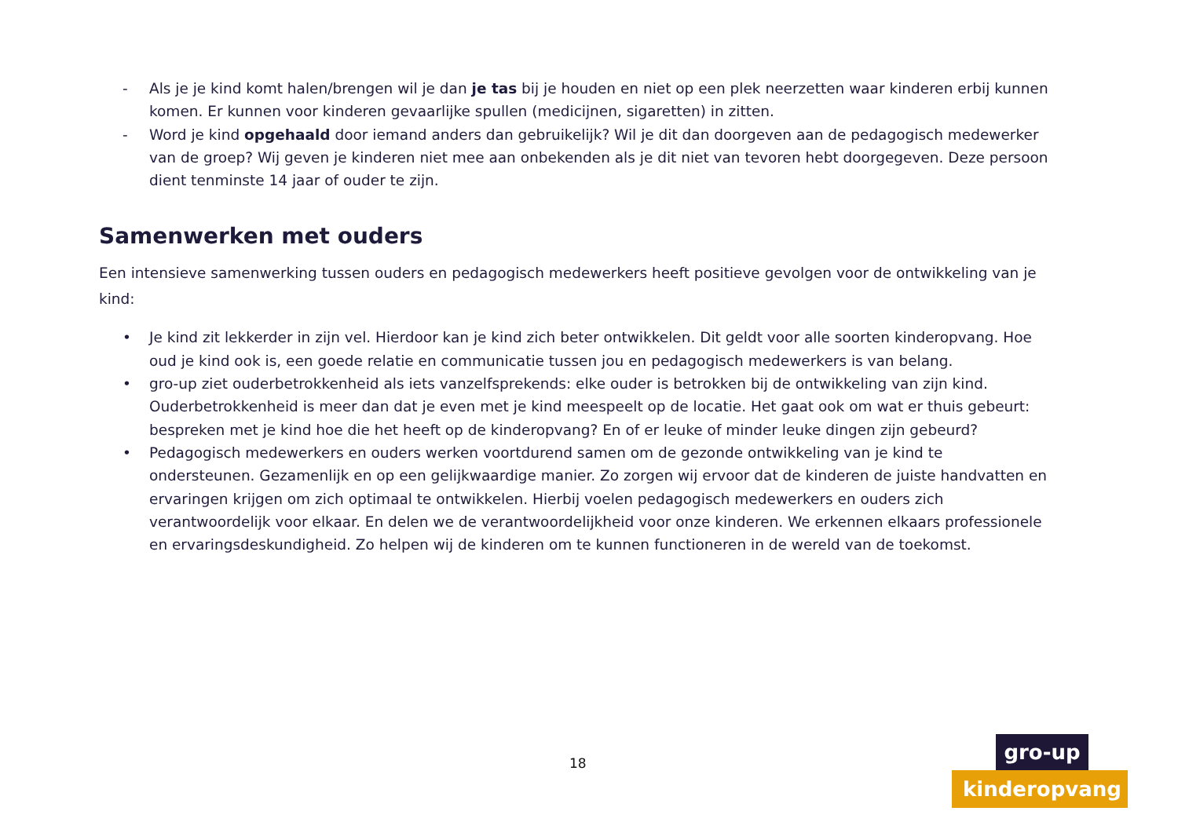- Als je je kind komt halen/brengen wil je dan je tas bij je houden en niet op een plek neerzetten waar kinderen erbij kunnen komen. Er kunnen voor kinderen gevaarlijke spullen (medicijnen, sigaretten) in zitten.
- Word je kind opgehaald door iemand anders dan gebruikelijk? Wil je dit dan doorgeven aan de pedagogisch medewerker van de groep? Wij geven je kinderen niet mee aan onbekenden als je dit niet van tevoren hebt doorgegeven. Deze persoon dient tenminste 14 jaar of ouder te zijn.
Samenwerken met ouders
Een intensieve samenwerking tussen ouders en pedagogisch medewerkers heeft positieve gevolgen voor de ontwikkeling van je kind:
• Je kind zit lekkerder in zijn vel. Hierdoor kan je kind zich beter ontwikkelen. Dit geldt voor alle soorten kinderopvang. Hoe oud je kind ook is, een goede relatie en communicatie tussen jou en pedagogisch medewerkers is van belang.
• gro-up ziet ouderbetrokkenheid als iets vanzelfsprekends: elke ouder is betrokken bij de ontwikkeling van zijn kind. Ouderbetrokkenheid is meer dan dat je even met je kind meespeelt op de locatie. Het gaat ook om wat er thuis gebeurt: bespreken met je kind hoe die het heeft op de kinderopvang? En of er leuke of minder leuke dingen zijn gebeurd?
• Pedagogisch medewerkers en ouders werken voortdurend samen om de gezonde ontwikkeling van je kind te ondersteunen. Gezamenlijk en op een gelijkwaardige manier. Zo zorgen wij ervoor dat de kinderen de juiste handvatten en ervaringen krijgen om zich optimaal te ontwikkelen. Hierbij voelen pedagogisch medewerkers en ouders zich verantwoordelijk voor elkaar. En delen we de verantwoordelijkheid voor onze kinderen. We erkennen elkaars professionele en ervaringsdeskundigheid. Zo helpen wij de kinderen om te kunnen functioneren in de wereld van de toekomst.
18
gro-up
kinderopvang